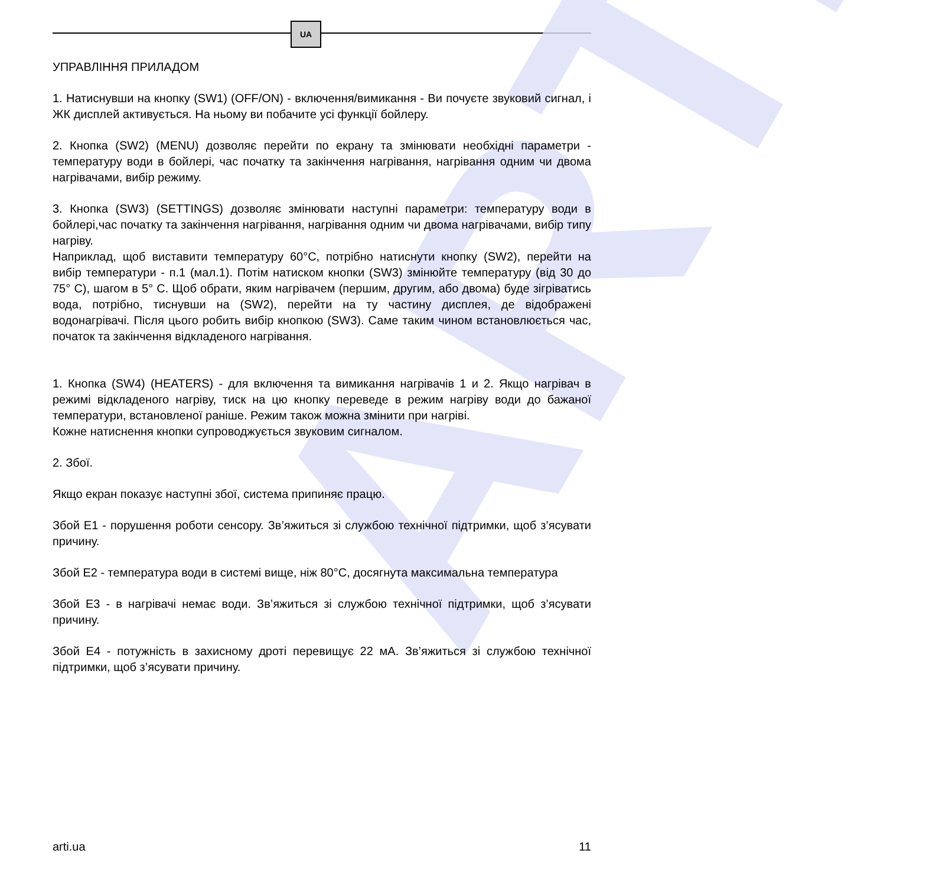UA
ARTI
УПРАВЛІННЯ ПРИЛАДОМ
1. Натиснувши на кнопку (SW1) (OFF/ON) - включення/вимикання - Ви почуєте звуковий сигнал, і ЖК дисплей активується. На ньому ви побачите усі функції бойлеру.
2. Кнопка (SW2) (MENU) дозволяє перейти по екрану та змінювати необхідні параметри - температуру води в бойлері, час початку та закінчення нагрівання, нагрівання одним чи двома нагрівачами, вибір режиму.
3. Кнопка (SW3) (SETTINGS) дозволяє змінювати наступні параметри: температуру води в бойлері,час початку та закінчення нагрівання, нагрівання одним чи двома нагрівачами, вибір типу нагріву.
Наприклад, щоб виставити температуру 60°C, потрібно натиснути кнопку (SW2), перейти на вибір температури - п.1 (мал.1). Потім натиском кнопки (SW3) змінюйте температуру (від 30 до 75° C), шагом в 5° C. Щоб обрати, яким нагрівачем (першим, другим, або двома) буде зігріватись вода, потрібно, тиснувши на (SW2), перейти на ту частину дисплея, де відображені водонагрівачі. Після цього робить вибір кнопкою (SW3). Саме таким чином встановлюється час, початок та закінчення відкладеного нагрівання.
1. Кнопка (SW4) (HEATERS) - для включення та вимикання нагрівачів 1 и 2. Якщо нагрівач в режимі відкладеного нагріву, тиск на цю кнопку переведе в режим нагріву води до бажаної температури, встановленої раніше. Режим також можна змінити при нагріві.
Кожне натиснення кнопки супроводжується звуковим сигналом.
2. Збої.
Якщо екран показує наступні збої, система припиняє працю.
Збой Е1 - порушення роботи сенсору. Зв’яжиться зі службою технічної підтримки, щоб з’ясувати причину.
Збой Е2 - температура води в системі вище, ніж 80°C, досягнута максимальна температура
Збой Е3 - в нагрівачі немає води. Зв’яжиться зі службою технічної підтримки, щоб з’ясувати причину.
Збой Е4 - потужність в захисному дроті перевищує 22 мА. Зв’яжиться зі службою технічної підтримки, щоб з’ясувати причину.
arti.ua 11